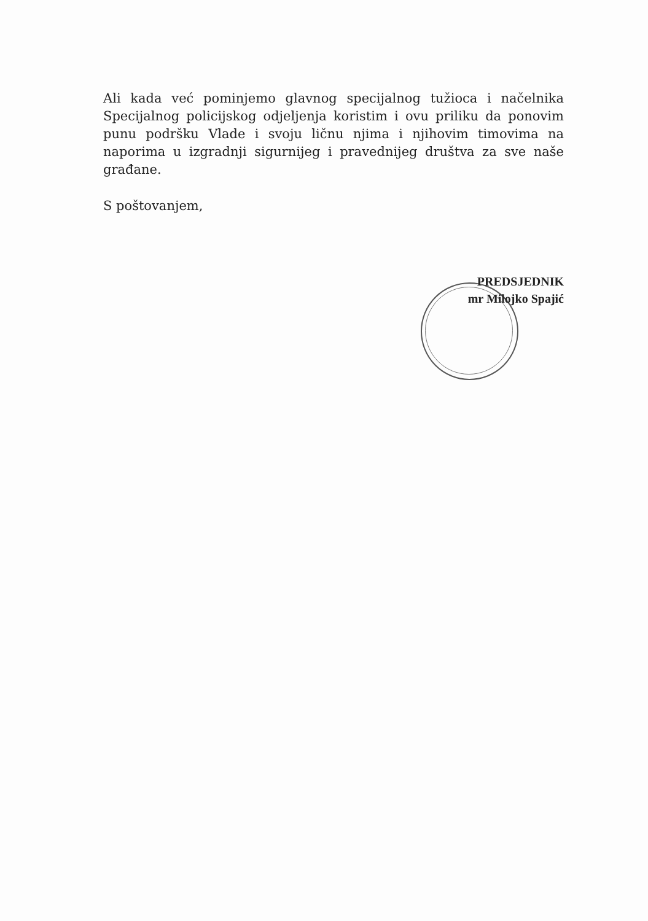Ali kada već pominjemo glavnog specijalnog tužioca i načelnika Specijalnog policijskog odjeljenja koristim i ovu priliku da ponovim punu podršku Vlade i svoju ličnu njima i njihovim timovima na naporima u izgradnji sigurnijeg i pravednijeg društva za sve naše građane.
S poštovanjem,
PREDSJEDNIK
mr Milojko Spajić